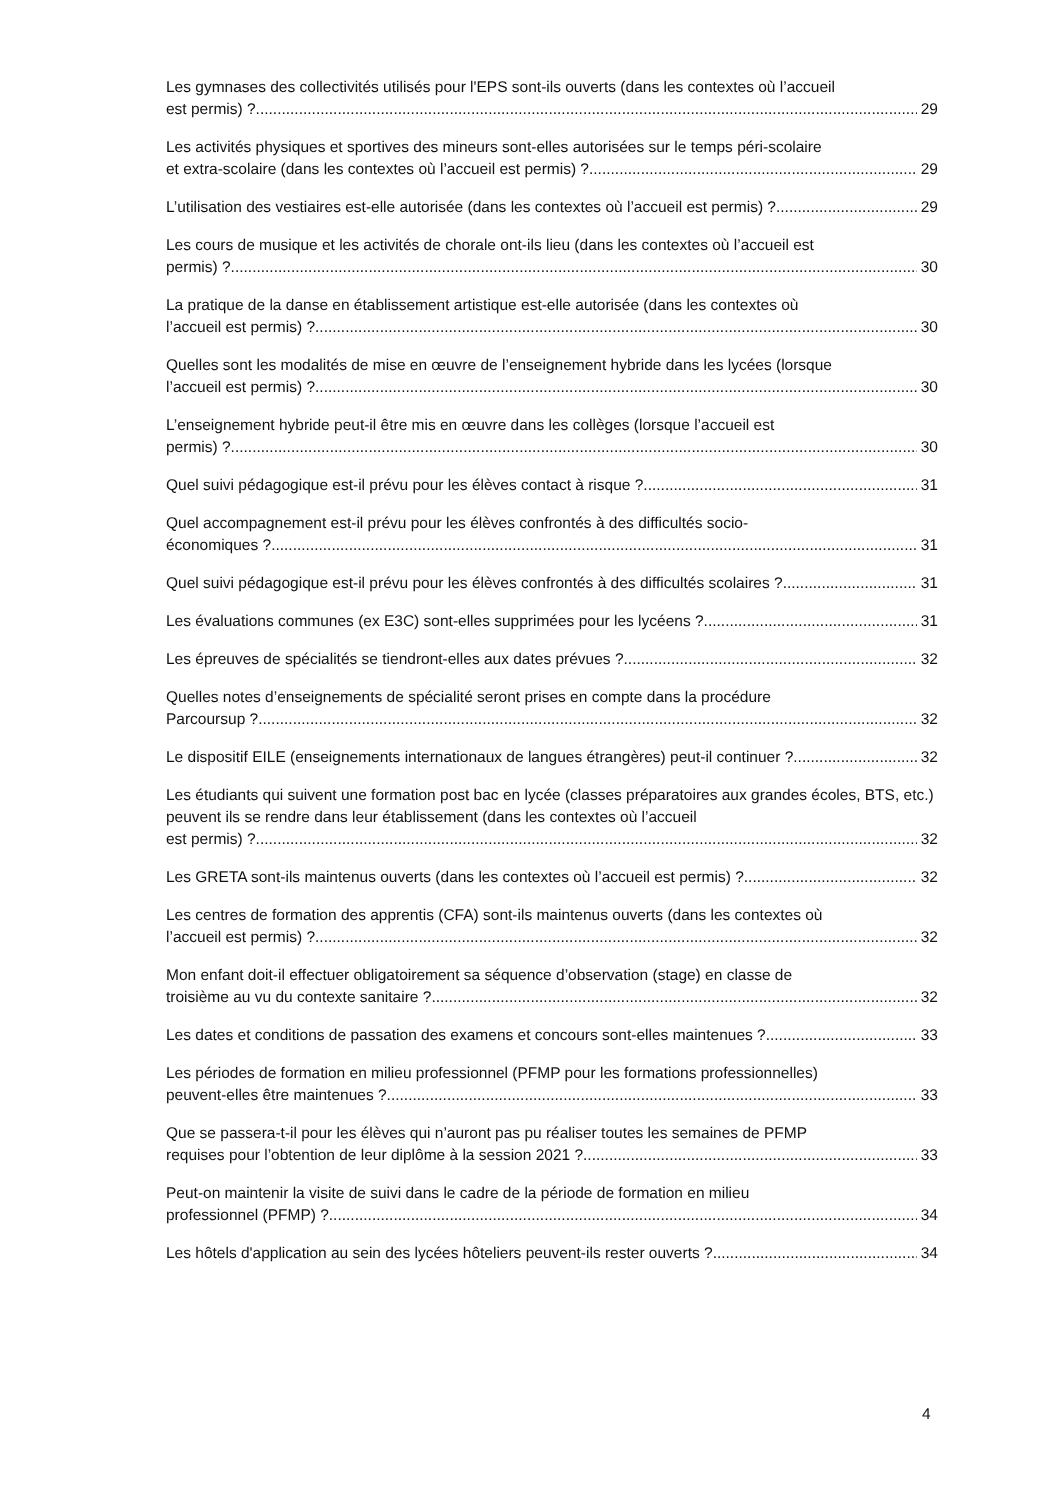Les gymnases des collectivités utilisés pour l'EPS sont-ils ouverts (dans les contextes où l’accueil
est permis) ? 29
Les activités physiques et sportives des mineurs sont-elles autorisées sur le temps péri-scolaire
et extra-scolaire (dans les contextes où l’accueil est permis) ? 29
L’utilisation des vestiaires est-elle autorisée (dans les contextes où l’accueil est permis) ? 29
Les cours de musique et les activités de chorale ont-ils lieu (dans les contextes où l’accueil est
permis) ? 30
La pratique de la danse en établissement artistique est-elle autorisée (dans les contextes où
l’accueil est permis) ? 30
Quelles sont les modalités de mise en œuvre de l’enseignement hybride dans les lycées (lorsque
l’accueil est permis) ? 30
L’enseignement hybride peut-il être mis en œuvre dans les collèges (lorsque l’accueil est
permis) ? 30
Quel suivi pédagogique est-il prévu pour les élèves contact à risque ? 31
Quel accompagnement est-il prévu pour les élèves confrontés à des difficultés socio-
économiques ? 31
Quel suivi pédagogique est-il prévu pour les élèves confrontés à des difficultés scolaires ? 31
Les évaluations communes (ex E3C) sont-elles supprimées pour les lycéens ? 31
Les épreuves de spécialités se tiendront-elles aux dates prévues ? 32
Quelles notes d’enseignements de spécialité seront prises en compte dans la procédure
Parcoursup ? 32
Le dispositif EILE (enseignements internationaux de langues étrangères) peut-il continuer ? 32
Les étudiants qui suivent une formation post bac en lycée (classes préparatoires aux grandes écoles, BTS, etc.) peuvent ils se rendre dans leur établissement (dans les contextes où l’accueil
est permis) ? 32
Les GRETA sont-ils maintenus ouverts (dans les contextes où l’accueil est permis) ? 32
Les centres de formation des apprentis (CFA) sont-ils maintenus ouverts (dans les contextes où
l’accueil est permis) ? 32
Mon enfant doit-il effectuer obligatoirement sa séquence d’observation (stage) en classe de
troisième au vu du contexte sanitaire ? 32
Les dates et conditions de passation des examens et concours sont-elles maintenues ? 33
Les périodes de formation en milieu professionnel (PFMP pour les formations professionnelles)
peuvent-elles être maintenues ? 33
Que se passera-t-il pour les élèves qui n’auront pas pu réaliser toutes les semaines de PFMP
requises pour l’obtention de leur diplôme à la session 2021 ? 33
Peut-on maintenir la visite de suivi dans le cadre de la période de formation en milieu
professionnel (PFMP) ? 34
Les hôtels d'application au sein des lycées hôteliers peuvent-ils rester ouverts ? 34
4